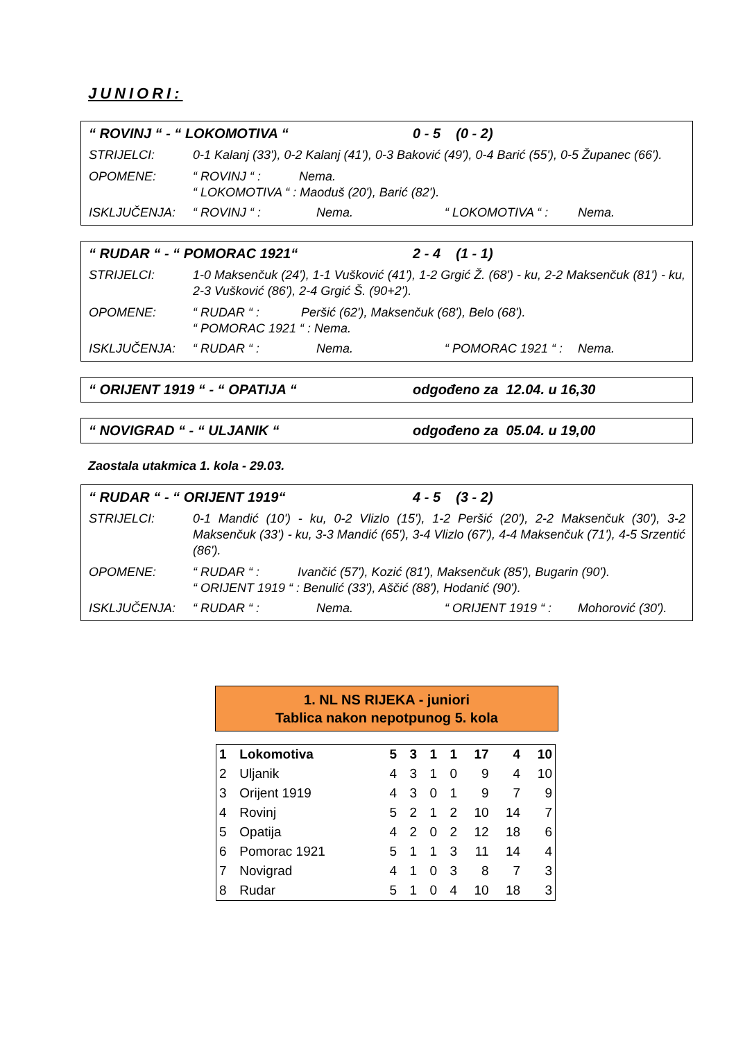JUNIORI:
“ ROVINJ “ - “ LOKOMOTIVA “0 - 5 (0 - 2)
STRIJELCI: 0-1 Kalanj (33'), 0-2 Kalanj (41'), 0-3 Baković (49'), 0-4 Barić (55'), 0-5 Županec (66').
OPOMENE: “ ROVINJ “ : Nema.
“ LOKOMOTIVA “ : Maoduš (20'), Barić (82').
ISKLJUČENJA: “ ROVINJ “ : Nema. “ LOKOMOTIVA “ : Nema.
“ RUDAR “ - “ POMORAC 1921“2 - 4 (1 - 1)
STRIJELCI: 1-0 Maksenčuk (24'), 1-1 Vušković (41'), 1-2 Grgić Ž. (68') - ku, 2-2 Maksenčuk (81') - ku, 2-3 Vušković (86'), 2-4 Grgić Š. (90+2').
OPOMENE: “ RUDAR “ : Peršić (62'), Maksenčuk (68'), Belo (68').
“ POMORAC 1921 “ : Nema.
ISKLJUČENJA: “ RUDAR “ : Nema. “ POMORAC 1921 “ : Nema.
“ ORIJENT 1919 “ - “ OPATIJA “odgođeno za 12.04. u 16,30
“ NOVIGRAD “ - “ ULJANIK “odgođeno za 05.04. u 19,00
Zaostala utakmica 1. kola - 29.03.
“ RUDAR “ - “ ORIJENT 1919“4 - 5 (3 - 2)
STRIJELCI: 0-1 Mandić (10') - ku, 0-2 Vlizlo (15'), 1-2 Peršić (20'), 2-2 Maksenčuk (30'), 3-2 Maksenčuk (33') - ku, 3-3 Mandić (65'), 3-4 Vlizlo (67'), 4-4 Maksenčuk (71'), 4-5 Srzentić (86').
OPOMENE: “ RUDAR “ : Ivančić (57'), Kozić (81'), Maksenčuk (85'), Bugarin (90').
“ ORIJENT 1919 “ : Benulić (33'), Aščić (88'), Hodanić (90').
ISKLJUČENJA: “ RUDAR “ : Nema. “ ORIJENT 1919 “ : Mohorović (30').
1. NL NS RIJEKA - juniori
Tablica nakon nepotpunog 5. kola
| 1 | Lokomotiva | 5 | 3 | 1 | 1 | 17 | 4 | 10 |
| 2 | Uljanik | 4 | 3 | 1 | 0 | 9 | 4 | 10 |
| 3 | Orijent 1919 | 4 | 3 | 0 | 1 | 9 | 7 | 9 |
| 4 | Rovinj | 5 | 2 | 1 | 2 | 10 | 14 | 7 |
| 5 | Opatija | 4 | 2 | 0 | 2 | 12 | 18 | 6 |
| 6 | Pomorac 1921 | 5 | 1 | 1 | 3 | 11 | 14 | 4 |
| 7 | Novigrad | 4 | 1 | 0 | 3 | 8 | 7 | 3 |
| 8 | Rudar | 5 | 1 | 0 | 4 | 10 | 18 | 3 |